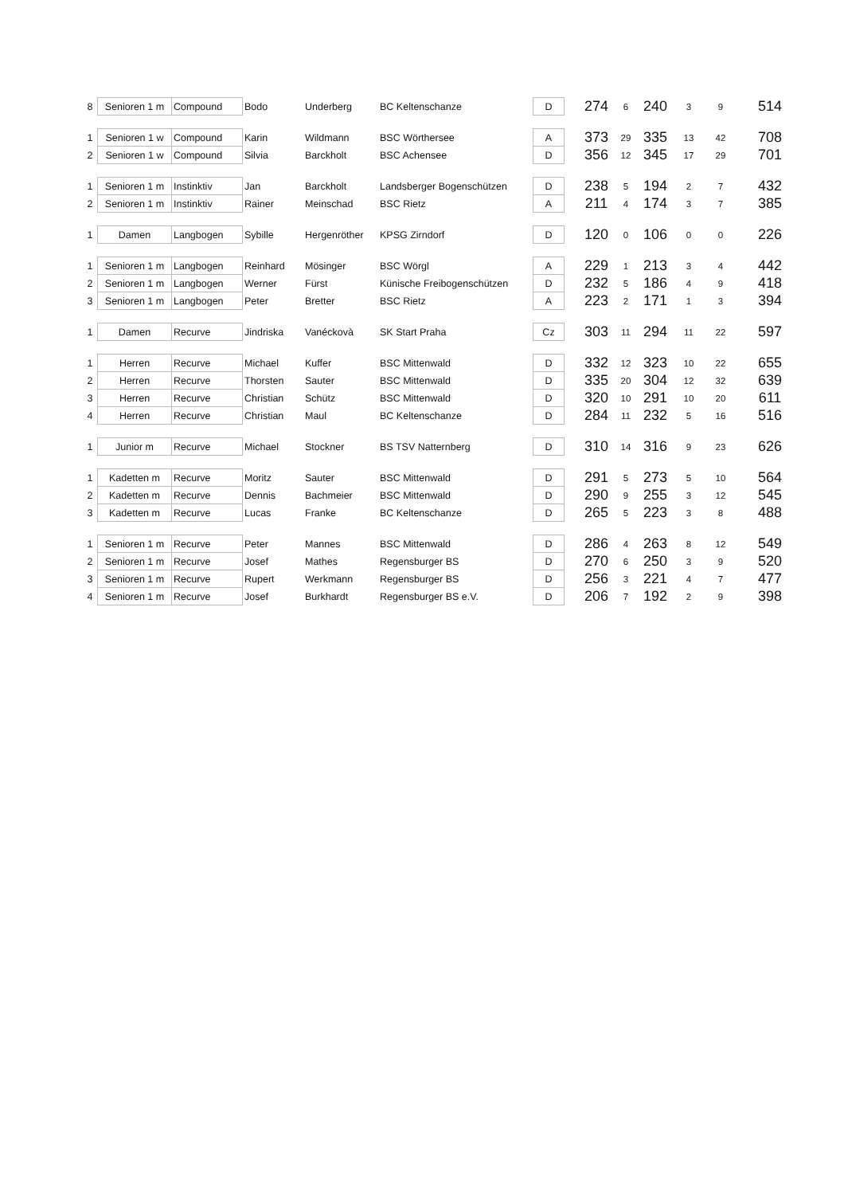| 8 | Senioren 1 m | Compound | Bodo | Underberg | BC Keltenschanze | D | | 274 | 6 | 240 | 3 | 9 | 514 |
| 1 | Senioren 1 w | Compound | Karin | Wildmann | BSC Wörthersee | A | | 373 | 29 | 335 | 13 | 42 | 708 |
| 2 | Senioren 1 w | Compound | Silvia | Barckholt | BSC Achensee | D | | 356 | 12 | 345 | 17 | 29 | 701 |
| 1 | Senioren 1 m | Instinktiv | Jan | Barckholt | Landsberger Bogenschützen | D | | 238 | 5 | 194 | 2 | 7 | 432 |
| 2 | Senioren 1 m | Instinktiv | Rainer | Meinschad | BSC Rietz | A | | 211 | 4 | 174 | 3 | 7 | 385 |
| 1 | Damen | Langbogen | Sybille | Hergenröther | KPSG Zirndorf | D | | 120 | 0 | 106 | 0 | 0 | 226 |
| 1 | Senioren 1 m | Langbogen | Reinhard | Mösinger | BSC Wörgl | A | | 229 | 1 | 213 | 3 | 4 | 442 |
| 2 | Senioren 1 m | Langbogen | Werner | Fürst | Künische Freibogenschützen | D | | 232 | 5 | 186 | 4 | 9 | 418 |
| 3 | Senioren 1 m | Langbogen | Peter | Bretter | BSC Rietz | A | | 223 | 2 | 171 | 1 | 3 | 394 |
| 1 | Damen | Recurve | Jindriska | Vanéckovà | SK Start Praha | Cz | | 303 | 11 | 294 | 11 | 22 | 597 |
| 1 | Herren | Recurve | Michael | Kuffer | BSC Mittenwald | D | | 332 | 12 | 323 | 10 | 22 | 655 |
| 2 | Herren | Recurve | Thorsten | Sauter | BSC Mittenwald | D | | 335 | 20 | 304 | 12 | 32 | 639 |
| 3 | Herren | Recurve | Christian | Schütz | BSC Mittenwald | D | | 320 | 10 | 291 | 10 | 20 | 611 |
| 4 | Herren | Recurve | Christian | Maul | BC Keltenschanze | D | | 284 | 11 | 232 | 5 | 16 | 516 |
| 1 | Junior m | Recurve | Michael | Stockner | BS TSV Natternberg | D | | 310 | 14 | 316 | 9 | 23 | 626 |
| 1 | Kadetten m | Recurve | Moritz | Sauter | BSC Mittenwald | D | | 291 | 5 | 273 | 5 | 10 | 564 |
| 2 | Kadetten m | Recurve | Dennis | Bachmeier | BSC Mittenwald | D | | 290 | 9 | 255 | 3 | 12 | 545 |
| 3 | Kadetten m | Recurve | Lucas | Franke | BC Keltenschanze | D | | 265 | 5 | 223 | 3 | 8 | 488 |
| 1 | Senioren 1 m | Recurve | Peter | Mannes | BSC Mittenwald | D | | 286 | 4 | 263 | 8 | 12 | 549 |
| 2 | Senioren 1 m | Recurve | Josef | Mathes | Regensburger BS | D | | 270 | 6 | 250 | 3 | 9 | 520 |
| 3 | Senioren 1 m | Recurve | Rupert | Werkmann | Regensburger BS | D | | 256 | 3 | 221 | 4 | 7 | 477 |
| 4 | Senioren 1 m | Recurve | Josef | Burkhardt | Regensburger BS e.V. | D | | 206 | 7 | 192 | 2 | 9 | 398 |